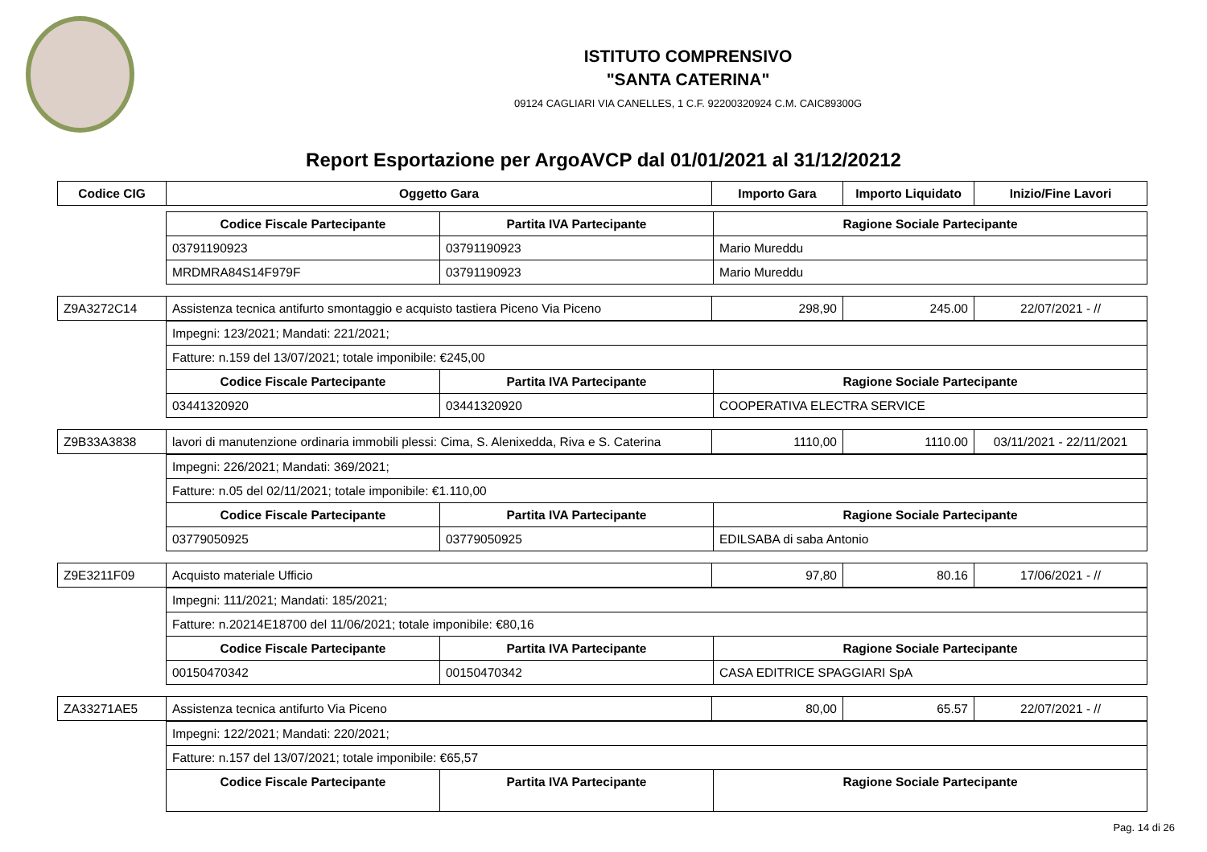ISTITUTO COMPRENSIVO
"SANTA CATERINA"
09124 CAGLIARI VIA CANELLES, 1 C.F. 92200320924 C.M. CAIC89300G
Report Esportazione per ArgoAVCP dal 01/01/2021 al 31/12/20212
| Codice CIG | Oggetto Gara | Importo Gara | Importo Liquidato | Inizio/Fine Lavori |
| --- | --- | --- | --- | --- |
| Codice Fiscale Partecipante | Partita IVA Partecipante | Ragione Sociale Partecipante |
| --- | --- | --- |
| 03791190923 | 03791190923 | Mario Mureddu |
| MRDMRA84S14F979F | 03791190923 | Mario Mureddu |
| Z9A3272C14 | Assistenza tecnica antifurto smontaggio e acquisto tastiera Piceno Via Piceno | 298,90 | 245.00 | 22/07/2021 - // |
| Impegni: 123/2021; Mandati: 221/2021; | | |
| Fatture: n.159 del 13/07/2021; totale imponibile: €245,00 | | |
| Codice Fiscale Partecipante | Partita IVA Partecipante | Ragione Sociale Partecipante |
| 03441320920 | 03441320920 | COOPERATIVA ELECTRA SERVICE |
| Z9B33A3838 | lavori di manutenzione ordinaria immobili plessi: Cima, S. Alenixedda, Riva e S. Caterina | 1110,00 | 1110.00 | 03/11/2021 - 22/11/2021 |
| Impegni: 226/2021; Mandati: 369/2021; | | |
| Fatture: n.05 del 02/11/2021; totale imponibile: €1.110,00 | | |
| Codice Fiscale Partecipante | Partita IVA Partecipante | Ragione Sociale Partecipante |
| 03779050925 | 03779050925 | EDILSABA di saba Antonio |
| Z9E3211F09 | Acquisto materiale Ufficio | 97,80 | 80.16 | 17/06/2021 - // |
| Impegni: 111/2021; Mandati: 185/2021; | | |
| Fatture: n.20214E18700 del 11/06/2021; totale imponibile: €80,16 | | |
| Codice Fiscale Partecipante | Partita IVA Partecipante | Ragione Sociale Partecipante |
| 00150470342 | 00150470342 | CASA EDITRICE SPAGGIARI SpA |
| ZA33271AE5 | Assistenza tecnica antifurto Via Piceno | 80,00 | 65.57 | 22/07/2021 - // |
| Impegni: 122/2021; Mandati: 220/2021; | | |
| Fatture: n.157 del 13/07/2021; totale imponibile: €65,57 | | |
| Codice Fiscale Partecipante | Partita IVA Partecipante | Ragione Sociale Partecipante |
Pag. 14 di 26